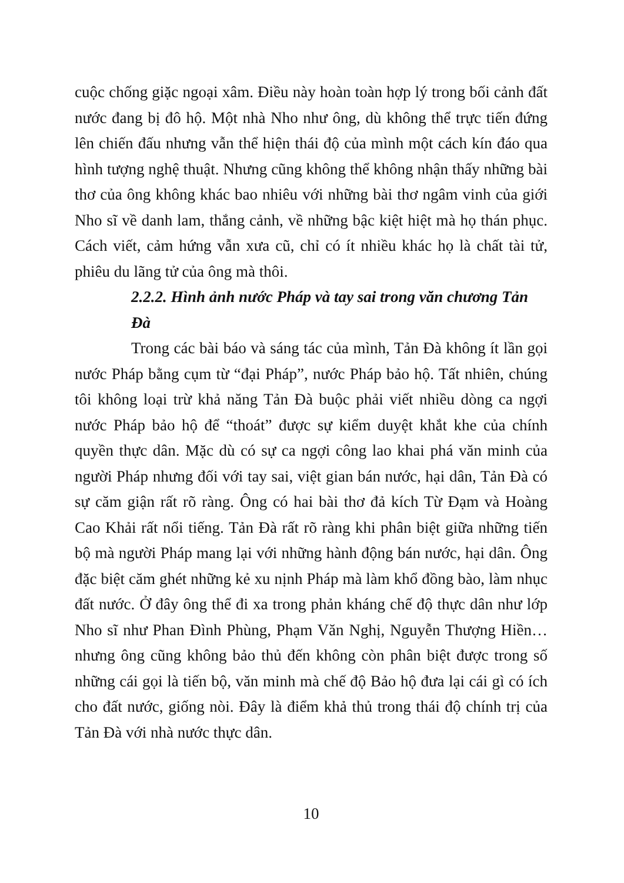cuộc chống giặc ngoại xâm. Điều này hoàn toàn hợp lý trong bối cảnh đất nước đang bị đô hộ. Một nhà Nho như ông, dù không thể trực tiến đứng lên chiến đấu nhưng vẫn thể hiện thái độ của mình một cách kín đáo qua hình tượng nghệ thuật. Nhưng cũng không thể không nhận thấy những bài thơ của ông không khác bao nhiêu với những bài thơ ngâm vinh của giới Nho sĩ về danh lam, thắng cảnh, về những bậc kiệt hiệt mà họ thán phục. Cách viết, cảm hứng vẫn xưa cũ, chỉ có ít nhiều khác họ là chất tài tử, phiêu du lãng tử của ông mà thôi.
2.2.2. Hình ảnh nước Pháp và tay sai trong văn chương Tản Đà
Trong các bài báo và sáng tác của mình, Tản Đà không ít lần gọi nước Pháp bằng cụm từ “đại Pháp”, nước Pháp bảo hộ. Tất nhiên, chúng tôi không loại trừ khả năng Tản Đà buộc phải viết nhiều dòng ca ngợi nước Pháp bảo hộ để “thoát” được sự kiểm duyệt khắt khe của chính quyền thực dân. Mặc dù có sự ca ngợi công lao khai phá văn minh của người Pháp nhưng đối với tay sai, việt gian bán nước, hại dân, Tản Đà có sự căm giận rất rõ ràng. Ông có hai bài thơ đả kích Từ Đạm và Hoàng Cao Khải rất nổi tiếng. Tản Đà rất rõ ràng khi phân biệt giữa những tiến bộ mà người Pháp mang lại với những hành động bán nước, hại dân. Ông đặc biệt căm ghét những kẻ xu nịnh Pháp mà làm khổ đồng bào, làm nhục đất nước. Ở đây ông thể đi xa trong phản kháng chế độ thực dân như lớp Nho sĩ như Phan Đình Phùng, Phạm Văn Nghị, Nguyễn Thượng Hiền… nhưng ông cũng không bảo thủ đến không còn phân biệt được trong số những cái gọi là tiến bộ, văn minh mà chế độ Bảo hộ đưa lại cái gì có ích cho đất nước, giống nòi. Đây là điểm khả thủ trong thái độ chính trị của Tản Đà với nhà nước thực dân.
10